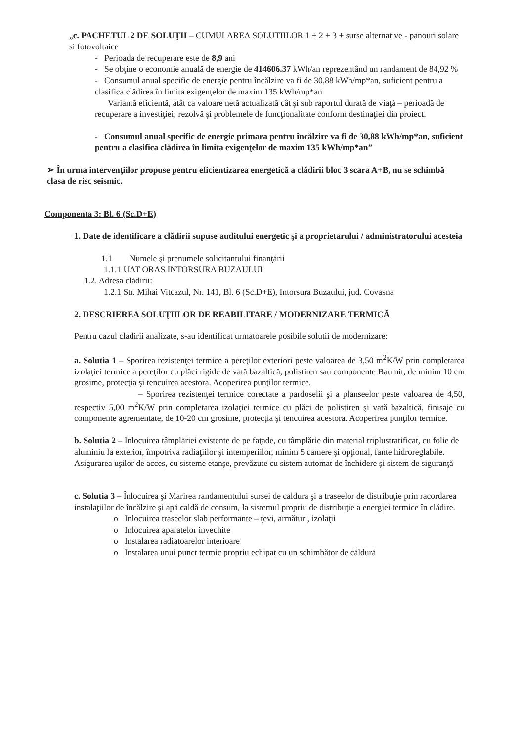„c. PACHETUL 2 DE SOLUŢII – CUMULAREA SOLUTIILOR 1 + 2 + 3 + surse alternative - panouri solare si fotovoltaice
- Perioada de recuperare este de 8,9 ani
- Se obţine o economie anuală de energie de 414606.37 kWh/an reprezentând un randament de 84,92 %
- Consumul anual specific de energie pentru încălzire va fi de 30,88 kWh/mp*an, suficient pentru a clasifica clădirea în limita exigenţelor de maxim 135 kWh/mp*an
Variantă eficientă, atât ca valoare netă actualizată cât şi sub raportul durată de viaţă – perioadă de recuperare a investiţiei; rezolvă şi problemele de funcţionalitate conform destinaţiei din proiect.
- Consumul anual specific de energie primara pentru încălzire va fi de 30,88 kWh/mp*an, suficient pentru a clasifica clădirea în limita exigenţelor de maxim 135 kWh/mp*an”
➢ În urma intervenţiilor propuse pentru eficientizarea energetică a clădirii bloc 3 scara A+B, nu se schimbă clasa de risc seismic.
Componenta 3: Bl. 6 (Sc.D+E)
1. Date de identificare a clădirii supuse auditului energetic şi a proprietarului / administratorului acesteia
1.1 Numele şi prenumele solicitantului finanţării
1.1.1 UAT ORAS INTORSURA BUZAULUI
1.2. Adresa clădirii:
1.2.1 Str. Mihai Vitcazul, Nr. 141, Bl. 6 (Sc.D+E), Intorsura Buzaului, jud. Covasna
2. DESCRIEREA SOLUŢIILOR DE REABILITARE / MODERNIZARE TERMICĂ
Pentru cazul cladirii analizate, s-au identificat urmatoarele posibile solutii de modernizare:
a. Solutia 1 – Sporirea rezistenţei termice a pereţilor exteriori peste valoarea de 3,50 m<sup>2</sup>K/W prin completarea izolaţiei termice a pereţilor cu plăci rigide de vată bazaltică, polistiren sau componente Baumit, de minim 10 cm grosime, protecţia şi tencuirea acestora. Acoperirea punţilor termice.
– Sporirea rezistenţei termice corectate a pardoselii şi a planseelor peste valoarea de 4,50, respectiv 5,00 m<sup>2</sup>K/W prin completarea izolaţiei termice cu plăci de polistiren şi vată bazaltică, finisaje cu componente agrementate, de 10-20 cm grosime, protecţia şi tencuirea acestora. Acoperirea punţilor termice.
b. Solutia 2 – Inlocuirea tâmplăriei existente de pe faţade, cu tâmplărie din material triplustratificat, cu folie de aluminiu la exterior, împotriva radiaţiilor şi intemperiilor, minim 5 camere şi opţional, fante hidroreglabile. Asigurarea uşilor de acces, cu sisteme etanşe, prevăzute cu sistem automat de închidere şi sistem de siguranţă
c. Solutia 3 – Înlocuirea şi Marirea randamentului sursei de caldura şi a traseelor de distribuţie prin racordarea instalaţiilor de încălzire şi apă caldă de consum, la sistemul propriu de distribuţie a energiei termice în clădire.
o Inlocuirea traseelor slab performante – ţevi, armături, izolaţii
o Inlocuirea aparatelor invechite
o Instalarea radiatoarelor interioare
o Instalarea unui punct termic propriu echipat cu un schimbător de căldură